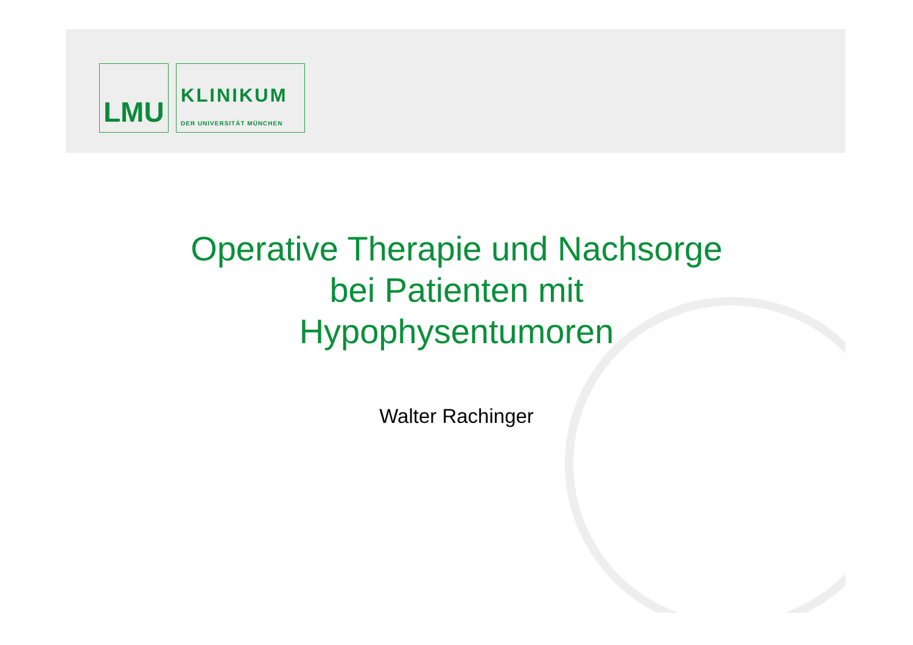LMU
KLINIKUM
DER UNIVERSITÄT MÜNCHEN
Operative Therapie und Nachsorge
bei Patienten mit
Hypophysentumoren
Walter Rachinger